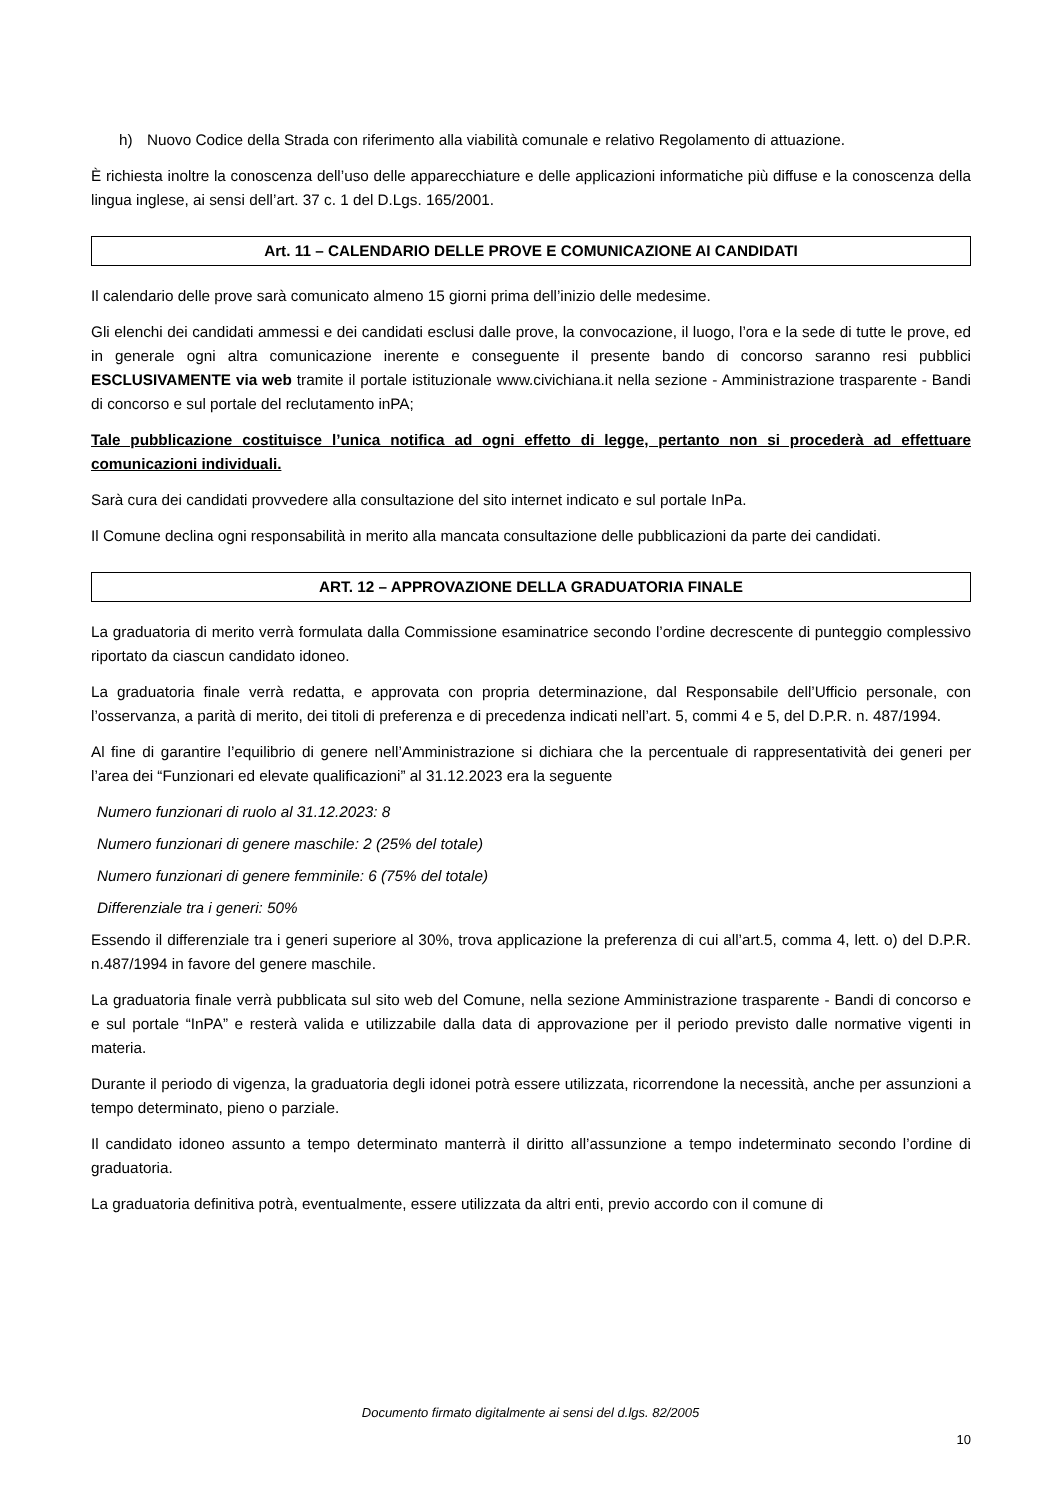h) Nuovo Codice della Strada con riferimento alla viabilità comunale e relativo Regolamento di attuazione.
È richiesta inoltre la conoscenza dell’uso delle apparecchiature e delle applicazioni informatiche più diffuse e la conoscenza della lingua inglese, ai sensi dell’art. 37 c. 1 del D.Lgs. 165/2001.
Art. 11 – CALENDARIO DELLE PROVE E COMUNICAZIONE AI CANDIDATI
Il calendario delle prove sarà comunicato almeno 15 giorni prima dell’inizio delle medesime.
Gli elenchi dei candidati ammessi e dei candidati esclusi dalle prove, la convocazione, il luogo, l’ora e la sede di tutte le prove, ed in generale ogni altra comunicazione inerente e conseguente il presente bando di concorso saranno resi pubblici ESCLUSIVAMENTE via web tramite il portale istituzionale www.civichiana.it nella sezione - Amministrazione trasparente - Bandi di concorso e sul portale del reclutamento inPA;
Tale pubblicazione costituisce l’unica notifica ad ogni effetto di legge, pertanto non si procederà ad effettuare comunicazioni individuali.
Sarà cura dei candidati provvedere alla consultazione del sito internet indicato e sul portale InPa.
Il Comune declina ogni responsabilità in merito alla mancata consultazione delle pubblicazioni da parte dei candidati.
ART. 12 – APPROVAZIONE DELLA GRADUATORIA FINALE
La graduatoria di merito verrà formulata dalla Commissione esaminatrice secondo l’ordine decrescente di punteggio complessivo riportato da ciascun candidato idoneo.
La graduatoria finale verrà redatta, e approvata con propria determinazione, dal Responsabile dell’Ufficio personale, con l’osservanza, a parità di merito, dei titoli di preferenza e di precedenza indicati nell’art. 5, commi 4 e 5, del D.P.R. n. 487/1994.
Al fine di garantire l’equilibrio di genere nell’Amministrazione si dichiara che la percentuale di rappresentatività dei generi per l’area dei “Funzionari ed elevate qualificazioni” al 31.12.2023 era la seguente
Numero funzionari di ruolo al 31.12.2023: 8
Numero funzionari di genere maschile: 2 (25% del totale)
Numero funzionari di genere femminile: 6 (75% del totale)
Differenziale tra i generi: 50%
Essendo il differenziale tra i generi superiore al 30%, trova applicazione la preferenza di cui all’art.5, comma 4, lett. o) del D.P.R. n.487/1994 in favore del genere maschile.
La graduatoria finale verrà pubblicata sul sito web del Comune, nella sezione Amministrazione trasparente - Bandi di concorso e e sul portale “InPA” e resterà valida e utilizzabile dalla data di approvazione per il periodo previsto dalle normative vigenti in materia.
Durante il periodo di vigenza, la graduatoria degli idonei potrà essere utilizzata, ricorrendone la necessità, anche per assunzioni a tempo determinato, pieno o parziale.
Il candidato idoneo assunto a tempo determinato manterrà il diritto all’assunzione a tempo indeterminato secondo l’ordine di graduatoria.
La graduatoria definitiva potrà, eventualmente, essere utilizzata da altri enti, previo accordo con il comune di
Documento firmato digitalmente ai sensi del d.lgs. 82/2005
10